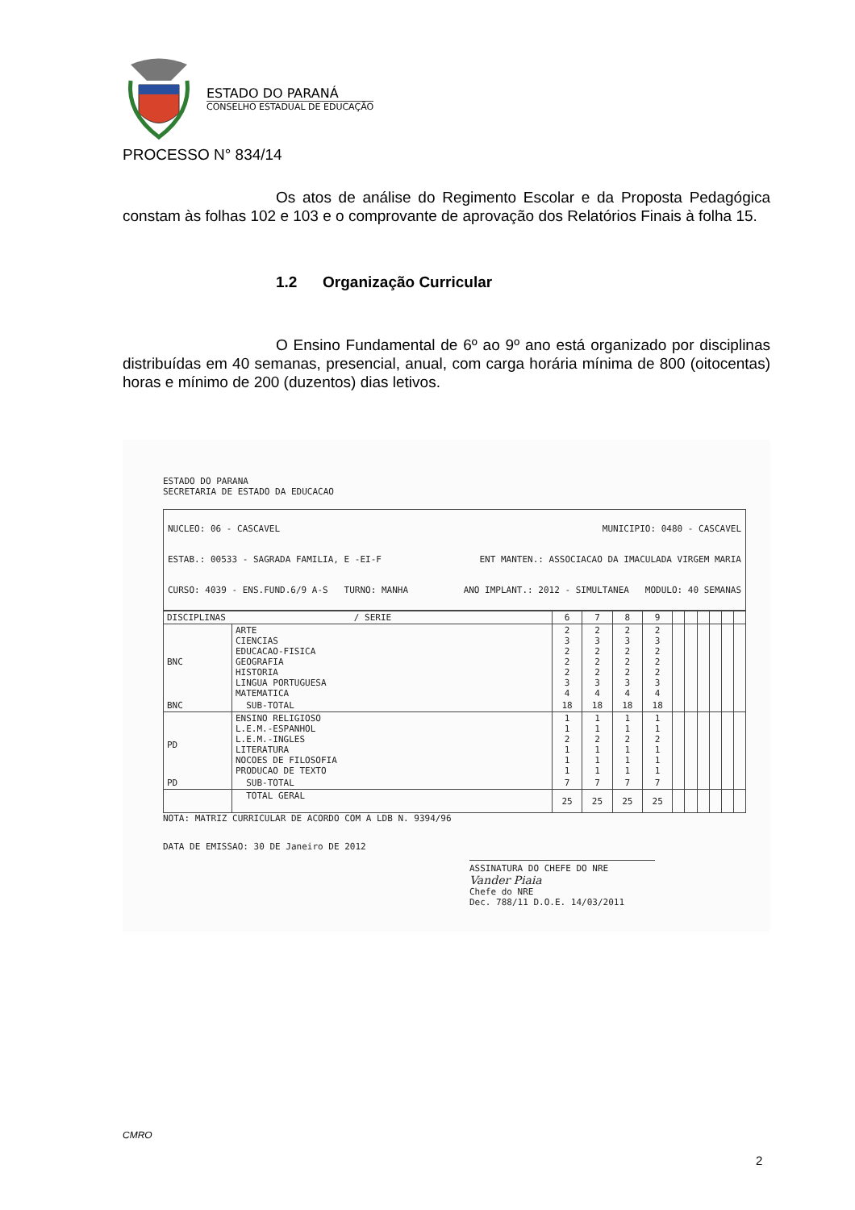ESTADO DO PARANÁ
CONSELHO ESTADUAL DE EDUCAÇÃO
PROCESSO N° 834/14
Os atos de análise do Regimento Escolar e da Proposta Pedagógica constam às folhas 102 e 103 e o comprovante de aprovação dos Relatórios Finais à folha 15.
1.2 Organização Curricular
O Ensino Fundamental de 6º ao 9º ano está organizado por disciplinas distribuídas em 40 semanas, presencial, anual, com carga horária mínima de 800 (oitocentas) horas e mínimo de 200 (duzentos) dias letivos.
ESTADO DO PARANA
SECRETARIA DE ESTADO DA EDUCACAO
NUCLEO: 06 - CASCAVEL MUNICIPIO: 0480 - CASCAVEL
ESTAB.: 00533 - SAGRADA FAMILIA, E -EI-F ENT MANTEN.: ASSOCIACAO DA IMACULADA VIRGEM MARIA
CURSO: 4039 - ENS.FUND.6/9 A-S TURNO: MANHA ANO IMPLANT.: 2012 - SIMULTANEA MODULO: 40 SEMANAS
| DISCIPLINAS / SERIE | | 6 | 7 | 8 | 9 | | | | | | |
| --- | --- | --- | --- | --- | --- | --- | --- | --- | --- | --- | --- |
| BNC | ARTE CIENCIAS EDUCACAO-FISICA GEOGRAFIA HISTORIA LINGUA PORTUGUESA MATEMATICA | 2 3 2 2 2 3 4 | 2 3 2 2 2 3 4 | 2 3 2 2 2 3 4 | 2 3 2 2 2 3 4 | | | | | | |
| BNC | SUB-TOTAL | 18 | 18 | 18 | 18 | | | | | | |
| PD | ENSINO RELIGIOSO L.E.M.-ESPANHOL L.E.M.-INGLES LITERATURA NOCOES DE FILOSOFIA PRODUCAO DE TEXTO | 1 1 2 1 1 1 | 1 1 2 1 1 1 | 1 1 2 1 1 1 | 1 1 2 1 1 1 | | | | | | |
| PD | SUB-TOTAL | 7 | 7 | 7 | 7 | | | | | | |
| | TOTAL GERAL | 25 | 25 | 25 | 25 | | | | | | |
NOTA: MATRIZ CURRICULAR DE ACORDO COM A LDB N. 9394/96
DATA DE EMISSAO: 30 DE Janeiro DE 2012
ASSINATURA DO CHEFE DO NRE
Vander Piaia
Chefe do NRE
Dec. 788/11 D.O.E. 14/03/2011
CMRO
2